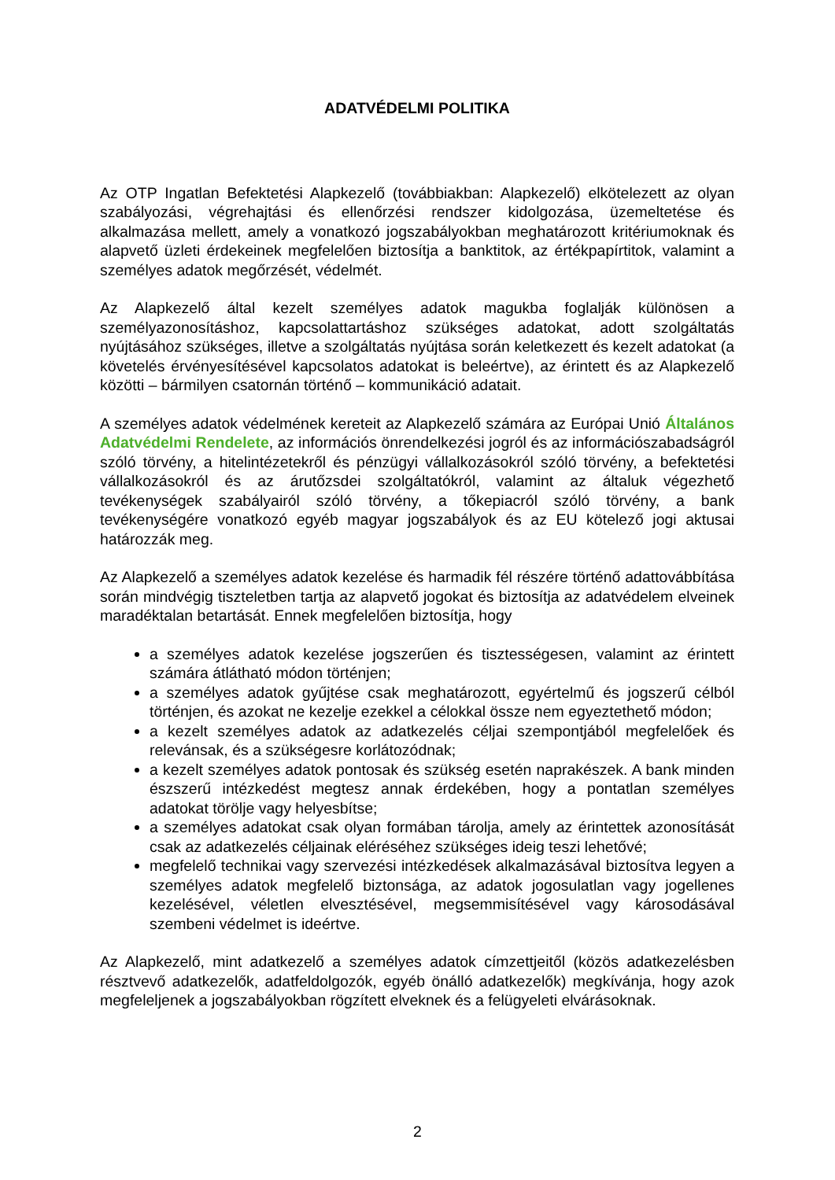ADATVÉDELMI POLITIKA
Az OTP Ingatlan Befektetési Alapkezelő (továbbiakban: Alapkezelő) elkötelezett az olyan szabályozási, végrehajtási és ellenőrzési rendszer kidolgozása, üzemeltetése és alkalmazása mellett, amely a vonatkozó jogszabályokban meghatározott kritériumoknak és alapvető üzleti érdekeinek megfelelően biztosítja a banktitok, az értékpapírtitok, valamint a személyes adatok megőrzését, védelmét.
Az Alapkezelő által kezelt személyes adatok magukba foglalják különösen a személyazonosításhoz, kapcsolattartáshoz szükséges adatokat, adott szolgáltatás nyújtásához szükséges, illetve a szolgáltatás nyújtása során keletkezett és kezelt adatokat (a követelés érvényesítésével kapcsolatos adatokat is beleértve), az érintett és az Alapkezelő közötti – bármilyen csatornán történő – kommunikáció adatait.
A személyes adatok védelmének kereteit az Alapkezelő számára az Európai Unió Általános Adatvédelmi Rendelete, az információs önrendelkezési jogról és az információszabadságról szóló törvény, a hitelintézetekről és pénzügyi vállalkozásokról szóló törvény, a befektetési vállalkozásokról és az árutőzsdei szolgáltatókról, valamint az általuk végezhető tevékenységek szabályairól szóló törvény, a tőkepiacról szóló törvény, a bank tevékenységére vonatkozó egyéb magyar jogszabályok és az EU kötelező jogi aktusai határozzák meg.
Az Alapkezelő a személyes adatok kezelése és harmadik fél részére történő adattovábbítása során mindvégig tiszteletben tartja az alapvető jogokat és biztosítja az adatvédelem elveinek maradéktalan betartását. Ennek megfelelően biztosítja, hogy
a személyes adatok kezelése jogszerűen és tisztességesen, valamint az érintett számára átlátható módon történjen;
a személyes adatok gyűjtése csak meghatározott, egyértelmű és jogszerű célból történjen, és azokat ne kezelje ezekkel a célokkal össze nem egyeztethető módon;
a kezelt személyes adatok az adatkezelés céljai szempontjából megfelelőek és relevánsak, és a szükségesre korlátozódnak;
a kezelt személyes adatok pontosak és szükség esetén naprakészek. A bank minden észszerű intézkedést megtesz annak érdekében, hogy a pontatlan személyes adatokat törölje vagy helyesbítse;
a személyes adatokat csak olyan formában tárolja, amely az érintettek azonosítását csak az adatkezelés céljainak eléréséhez szükséges ideig teszi lehetővé;
megfelelő technikai vagy szervezési intézkedések alkalmazásával biztosítva legyen a személyes adatok megfelelő biztonsága, az adatok jogosulatlan vagy jogellenes kezelésével, véletlen elvesztésével, megsemmisítésével vagy károsodásával szembeni védelmet is ideértve.
Az Alapkezelő, mint adatkezelő a személyes adatok címzettjeitől (közös adatkezelésben résztvevő adatkezelők, adatfeldolgozók, egyéb önálló adatkezelők) megkívánja, hogy azok megfeleljenek a jogszabályokban rögzített elveknek és a felügyeleti elvárásoknak.
2